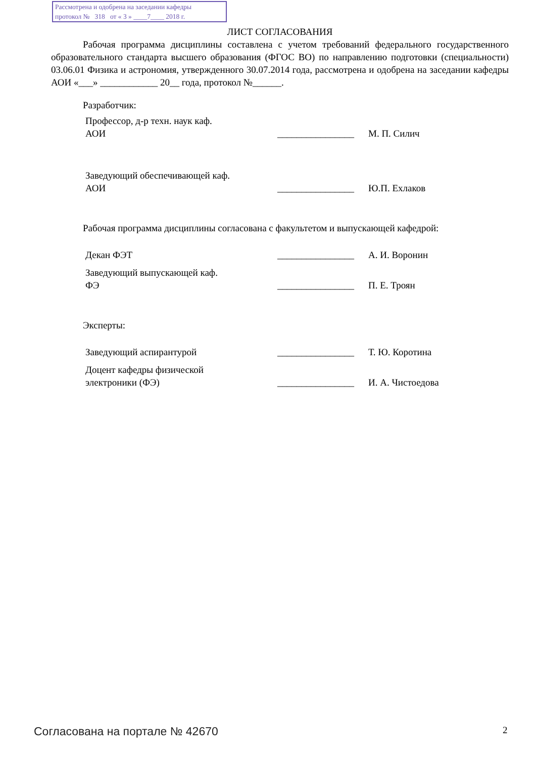Рассмотрена и одобрена на заседании кафедры
протокол № 318 от « 3 » ____7____ 2018 г.
ЛИСТ СОГЛАСОВАНИЯ
Рабочая программа дисциплины составлена с учетом требований федерального государственного образовательного стандарта высшего образования (ФГОС ВО) по направлению подготовки (специальности) 03.06.01 Физика и астрономия, утвержденного 30.07.2014 года, рассмотрена и одобрена на заседании кафедры АОИ «___» ____________ 20__ года, протокол №______.
Разработчик:
| Профессор, д-р техн. наук каф. АОИ | ________________ | М. П. Силич |
| Заведующий обеспечивающей каф. АОИ | ________________ | Ю.П. Ехлаков |
Рабочая программа дисциплины согласована с факультетом и выпускающей кафедрой:
| Декан ФЭТ | ________________ | А. И. Воронин |
| Заведующий выпускающей каф. ФЭ | ________________ | П. Е. Троян |
Эксперты:
| Заведующий аспирантурой | ________________ | Т. Ю. Коротина |
| Доцент кафедры физической электроники (ФЭ) | ________________ | И. А. Чистоедова |
Согласована на портале № 42670 2